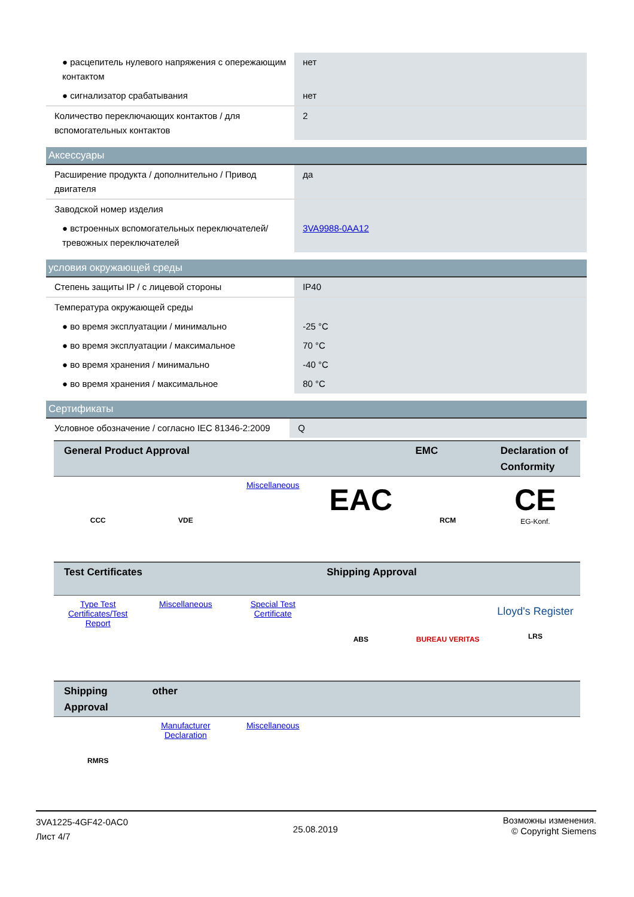| ● расцепитель нулевого напряжения с опережающим контактом | нет |
| ● сигнализатор срабатывания | нет |
| Количество переключающих контактов / для вспомогательных контактов | 2 |
Аксессуары
| Расширение продукта / дополнительно / Привод двигателя | да |
| Заводской номер изделия | |
| ● встроенных вспомогательных переключателей/тревожных переключателей | 3VA9988-0AA12 |
условия окружающей среды
| Степень защиты IP / с лицевой стороны | IP40 |
| Температура окружающей среды | |
| ● во время эксплуатации / минимально | -25 °C |
| ● во время эксплуатации / максимальное | 70 °C |
| ● во время хранения / минимально | -40 °C |
| ● во время хранения / максимальное | 80 °C |
Сертификаты
| Условное обозначение / согласно IEC 81346-2:2009 | Q |
| General Product Approval | | | | EMC | Declaration of Conformity |
| --- | --- | --- | --- | --- | --- |
| CCC | VDE | Miscellaneous | EAC | RCM | CE EG-Konf. |
| Test Certificates | | | Shipping Approval | | |
| Type Test Certificates/Test Report | Miscellaneous | Special Test Certificate | ABS | BUREAU VERITAS | Lloyd's Register LRS |
| Shipping Approval | other | | | | |
| RMRS | Manufacturer Declaration | Miscellaneous | | | |
3VA1225-4GF42-0AC0
Лист 4/7
25.08.2019
Возможны изменения.
© Copyright Siemens